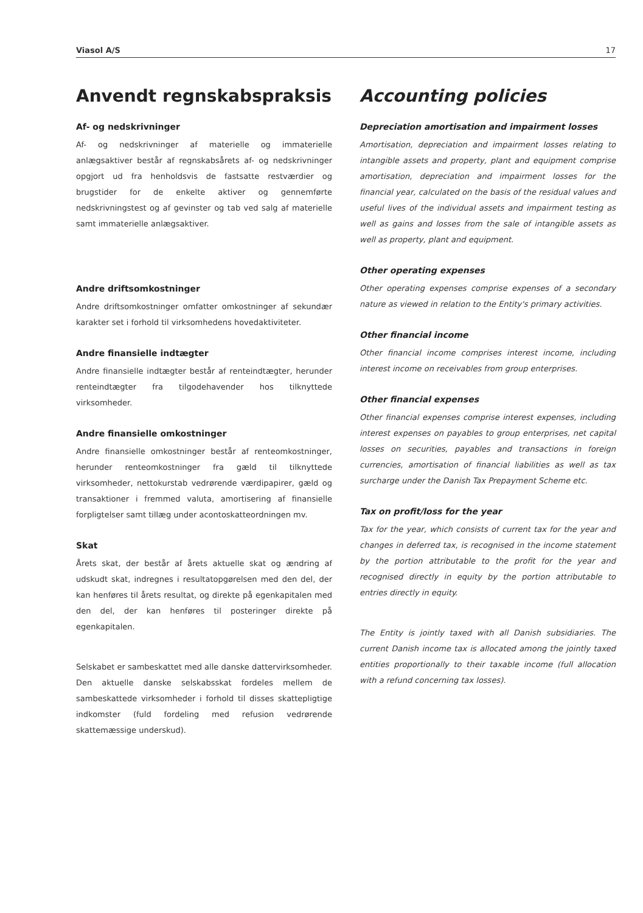Viasol A/S 17
Anvendt regnskabspraksis
Af- og nedskrivninger
Af- og nedskrivninger af materielle og immaterielle anlægsaktiver består af regnskabsårets af- og nedskrivninger opgjort ud fra henholdsvis de fastsatte restværdier og brugstider for de enkelte aktiver og gennemførte nedskrivningstest og af gevinster og tab ved salg af materielle samt immaterielle anlægsaktiver.
Andre driftsomkostninger
Andre driftsomkostninger omfatter omkostninger af sekundær karakter set i forhold til virksomhedens hovedaktiviteter.
Andre finansielle indtægter
Andre finansielle indtægter består af renteindtægter, herunder renteindtægter fra tilgodehavender hos tilknyttede virksomheder.
Andre finansielle omkostninger
Andre finansielle omkostninger består af renteomkostninger, herunder renteomkostninger fra gæld til tilknyttede virksomheder, nettokurstab vedrørende værdipapirer, gæld og transaktioner i fremmed valuta, amortisering af finansielle forpligtelser samt tillæg under acontoskatteordningen mv.
Skat
Årets skat, der består af årets aktuelle skat og ændring af udskudt skat, indregnes i resultatopgørelsen med den del, der kan henføres til årets resultat, og direkte på egenkapitalen med den del, der kan henføres til posteringer direkte på egenkapitalen.
Selskabet er sambeskattet med alle danske dattervirksomheder. Den aktuelle danske selskabsskat fordeles mellem de sambeskattede virksomheder i forhold til disses skattepligtige indkomster (fuld fordeling med refusion vedrørende skattemæssige underskud).
Accounting policies
Depreciation amortisation and impairment losses
Amortisation, depreciation and impairment losses relating to intangible assets and property, plant and equipment comprise amortisation, depreciation and impairment losses for the financial year, calculated on the basis of the residual values and useful lives of the individual assets and impairment testing as well as gains and losses from the sale of intangible assets as well as property, plant and equipment.
Other operating expenses
Other operating expenses comprise expenses of a secondary nature as viewed in relation to the Entity's primary activities.
Other financial income
Other financial income comprises interest income, including interest income on receivables from group enterprises.
Other financial expenses
Other financial expenses comprise interest expenses, including interest expenses on payables to group enterprises, net capital losses on securities, payables and transactions in foreign currencies, amortisation of financial liabilities as well as tax surcharge under the Danish Tax Prepayment Scheme etc.
Tax on profit/loss for the year
Tax for the year, which consists of current tax for the year and changes in deferred tax, is recognised in the income statement by the portion attributable to the profit for the year and recognised directly in equity by the portion attributable to entries directly in equity.
The Entity is jointly taxed with all Danish subsidiaries. The current Danish income tax is allocated among the jointly taxed entities proportionally to their taxable income (full allocation with a refund concerning tax losses).